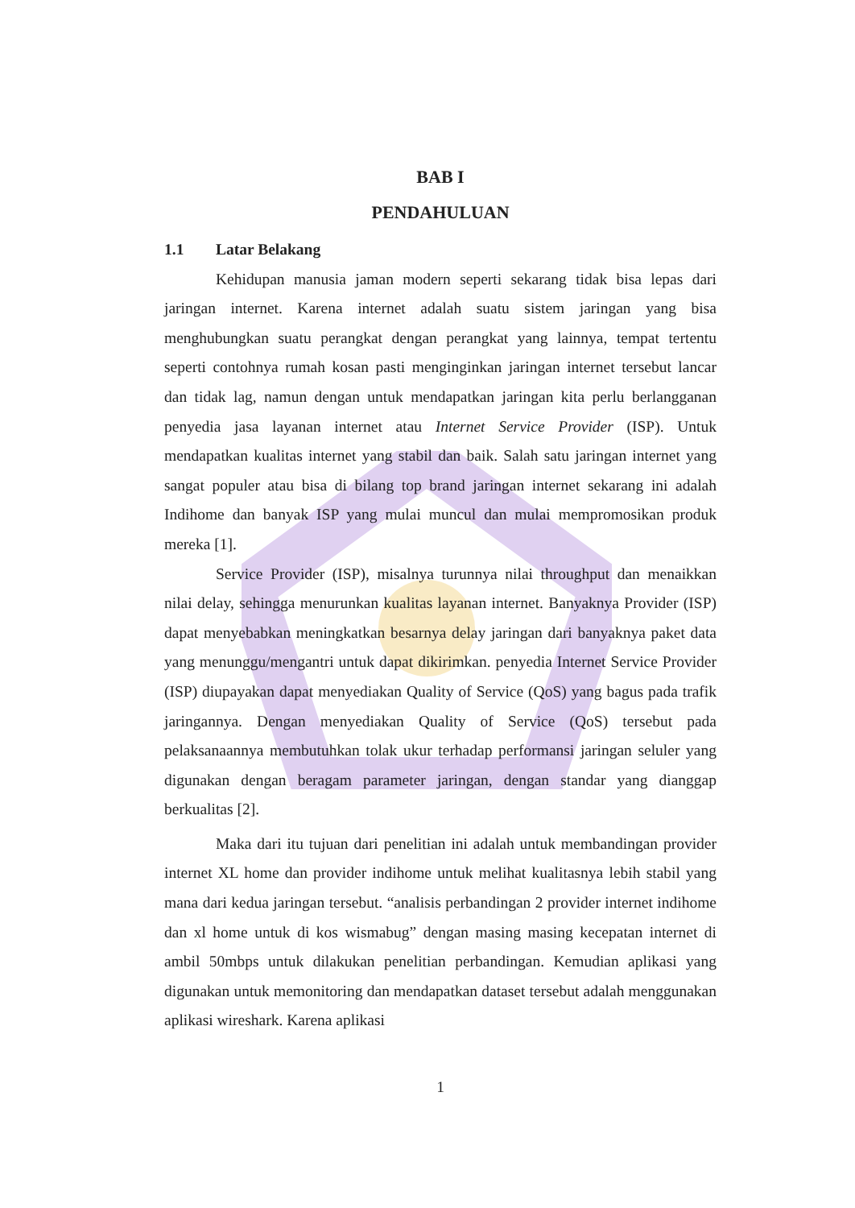BAB I
PENDAHULUAN
1.1 Latar Belakang
Kehidupan manusia jaman modern seperti sekarang tidak bisa lepas dari jaringan internet. Karena internet adalah suatu sistem jaringan yang bisa menghubungkan suatu perangkat dengan perangkat yang lainnya, tempat tertentu seperti contohnya rumah kosan pasti menginginkan jaringan internet tersebut lancar dan tidak lag, namun dengan untuk mendapatkan jaringan kita perlu berlangganan penyedia jasa layanan internet atau Internet Service Provider (ISP). Untuk mendapatkan kualitas internet yang stabil dan baik. Salah satu jaringan internet yang sangat populer atau bisa di bilang top brand jaringan internet sekarang ini adalah Indihome dan banyak ISP yang mulai muncul dan mulai mempromosikan produk mereka [1].
Service Provider (ISP), misalnya turunnya nilai throughput dan menaikkan nilai delay, sehingga menurunkan kualitas layanan internet. Banyaknya Provider (ISP) dapat menyebabkan meningkatkan besarnya delay jaringan dari banyaknya paket data yang menunggu/mengantri untuk dapat dikirimkan. penyedia Internet Service Provider (ISP) diupayakan dapat menyediakan Quality of Service (QoS) yang bagus pada trafik jaringannya. Dengan menyediakan Quality of Service (QoS) tersebut pada pelaksanaannya membutuhkan tolak ukur terhadap performansi jaringan seluler yang digunakan dengan beragam parameter jaringan, dengan standar yang dianggap berkualitas [2].
Maka dari itu tujuan dari penelitian ini adalah untuk membandingan provider internet XL home dan provider indihome untuk melihat kualitasnya lebih stabil yang mana dari kedua jaringan tersebut. “analisis perbandingan 2 provider internet indihome dan xl home untuk di kos wismabug” dengan masing masing kecepatan internet di ambil 50mbps untuk dilakukan penelitian perbandingan. Kemudian aplikasi yang digunakan untuk memonitoring dan mendapatkan dataset tersebut adalah menggunakan aplikasi wireshark. Karena aplikasi
1